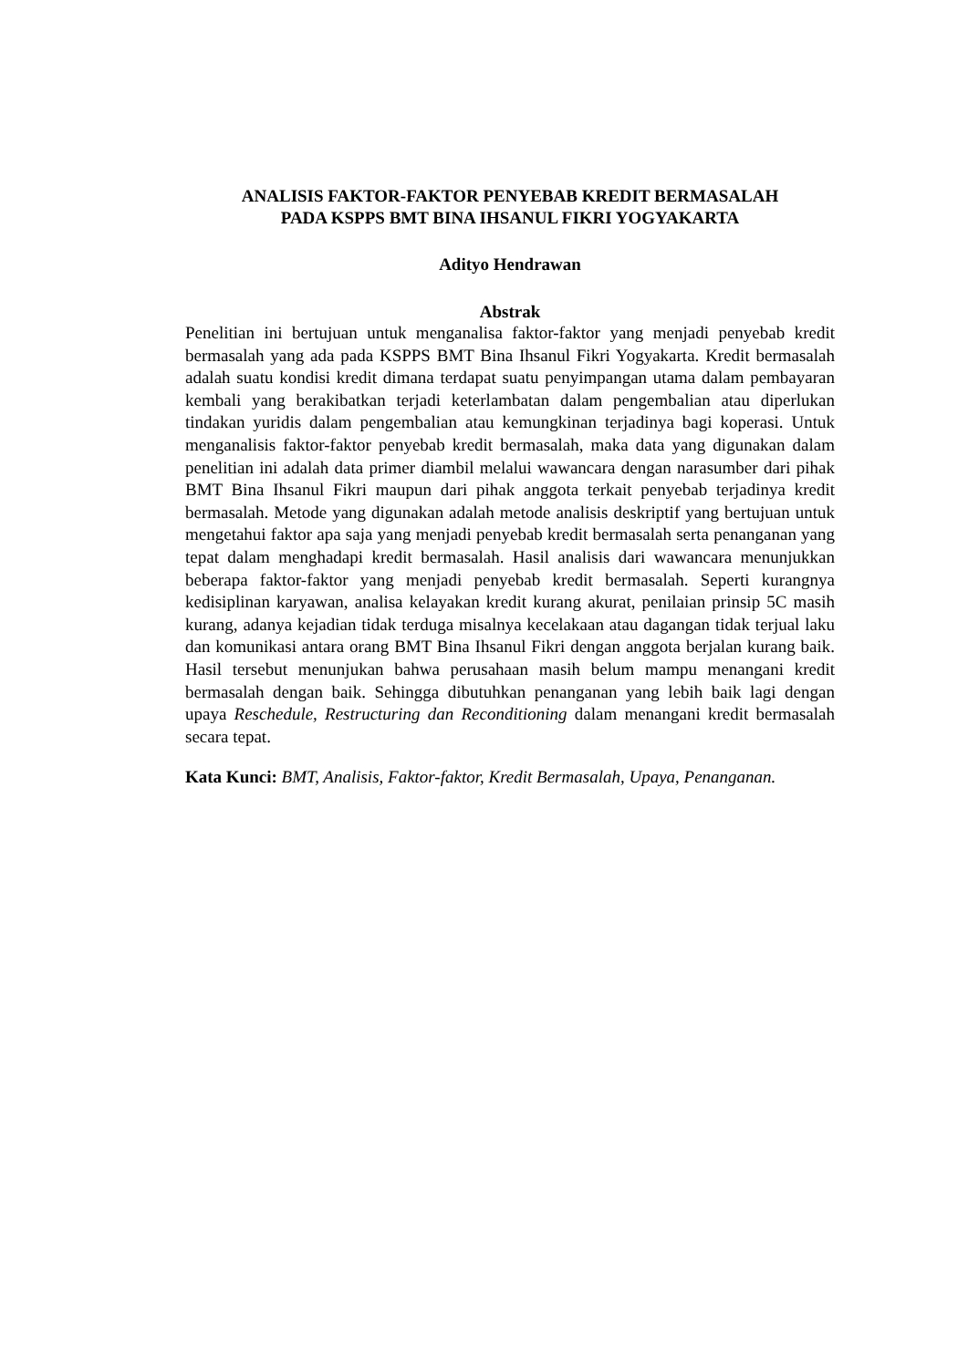ANALISIS FAKTOR-FAKTOR PENYEBAB KREDIT BERMASALAH
PADA KSPPS BMT BINA IHSANUL FIKRI YOGYAKARTA
Adityo Hendrawan
Abstrak
Penelitian ini bertujuan untuk menganalisa faktor-faktor yang menjadi penyebab kredit bermasalah yang ada pada KSPPS BMT Bina Ihsanul Fikri Yogyakarta. Kredit bermasalah adalah suatu kondisi kredit dimana terdapat suatu penyimpangan utama dalam pembayaran kembali yang berakibatkan terjadi keterlambatan dalam pengembalian atau diperlukan tindakan yuridis dalam pengembalian atau kemungkinan terjadinya bagi koperasi. Untuk menganalisis faktor-faktor penyebab kredit bermasalah, maka data yang digunakan dalam penelitian ini adalah data primer diambil melalui wawancara dengan narasumber dari pihak BMT Bina Ihsanul Fikri maupun dari pihak anggota terkait penyebab terjadinya kredit bermasalah. Metode yang digunakan adalah metode analisis deskriptif yang bertujuan untuk mengetahui faktor apa saja yang menjadi penyebab kredit bermasalah serta penanganan yang tepat dalam menghadapi kredit bermasalah. Hasil analisis dari wawancara menunjukkan beberapa faktor-faktor yang menjadi penyebab kredit bermasalah. Seperti kurangnya kedisiplinan karyawan, analisa kelayakan kredit kurang akurat, penilaian prinsip 5C masih kurang, adanya kejadian tidak terduga misalnya kecelakaan atau dagangan tidak terjual laku dan komunikasi antara orang BMT Bina Ihsanul Fikri dengan anggota berjalan kurang baik. Hasil tersebut menunjukan bahwa perusahaan masih belum mampu menangani kredit bermasalah dengan baik. Sehingga dibutuhkan penanganan yang lebih baik lagi dengan upaya Reschedule, Restructuring dan Reconditioning dalam menangani kredit bermasalah secara tepat.
Kata Kunci: BMT, Analisis, Faktor-faktor, Kredit Bermasalah, Upaya, Penanganan.